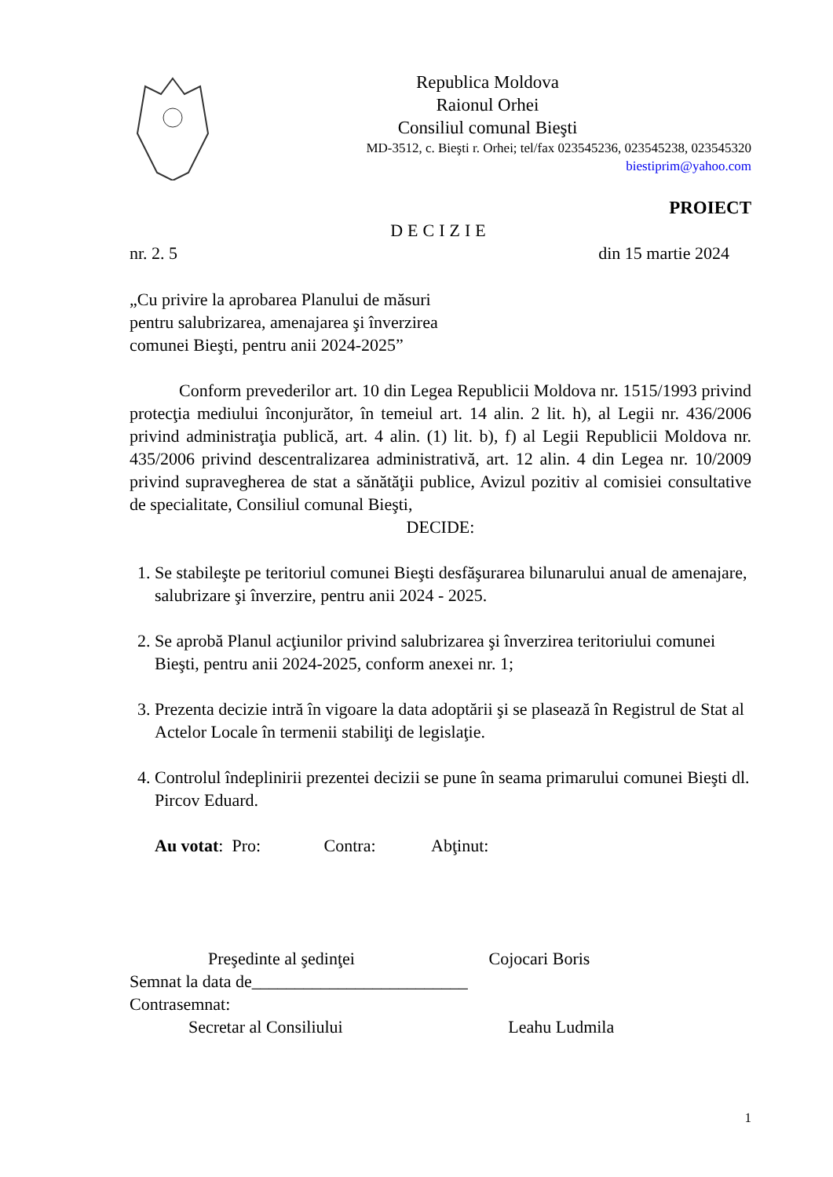Republica Moldova
Raionul Orhei
Consiliul comunal Bieşti
MD-3512, c. Bieşti r. Orhei; tel/fax 023545236, 023545238, 023545320
biestiprim@yahoo.com
PROIECT
DECIZIE
nr. 2. 5 din 15 martie 2024
„Cu privire la aprobarea Planului de măsuri
pentru salubrizarea, amenajarea şi înverzirea
comunei Bieşti, pentru anii 2024-2025”
Conform prevederilor art. 10 din Legea Republicii Moldova nr. 1515/1993 privind protecţia mediului înconjurător, în temeiul art. 14 alin. 2 lit. h), al Legii nr. 436/2006 privind administraţia publică, art. 4 alin. (1) lit. b), f) al Legii Republicii Moldova nr. 435/2006 privind descentralizarea administrativă, art. 12 alin. 4 din Legea nr. 10/2009 privind supravegherea de stat a sănătăţii publice, Avizul pozitiv al comisiei consultative de specialitate, Consiliul comunal Bieşti,
DECIDE:
1. Se stabileşte pe teritoriul comunei Bieşti desfăşurarea bilunarului anual de amenajare, salubrizare şi înverzire, pentru anii 2024 - 2025.
2. Se aprobă Planul acţiunilor privind salubrizarea şi înverzirea teritoriului comunei Bieşti, pentru anii 2024-2025, conform anexei nr. 1;
3. Prezenta decizie intră în vigoare la data adoptării şi se plasează în Registrul de Stat al Actelor Locale în termenii stabiliţi de legislaţie.
4. Controlul îndeplinirii prezentei decizii se pune în seama primarului comunei Bieşti dl. Pircov Eduard.
Au votat: Pro: Contra: Abţinut:
Preşedinte al şedinţei Cojocari Boris
Semnat la data de_________________________
Contrasemnat:
Secretar al Consiliului Leahu Ludmila
1